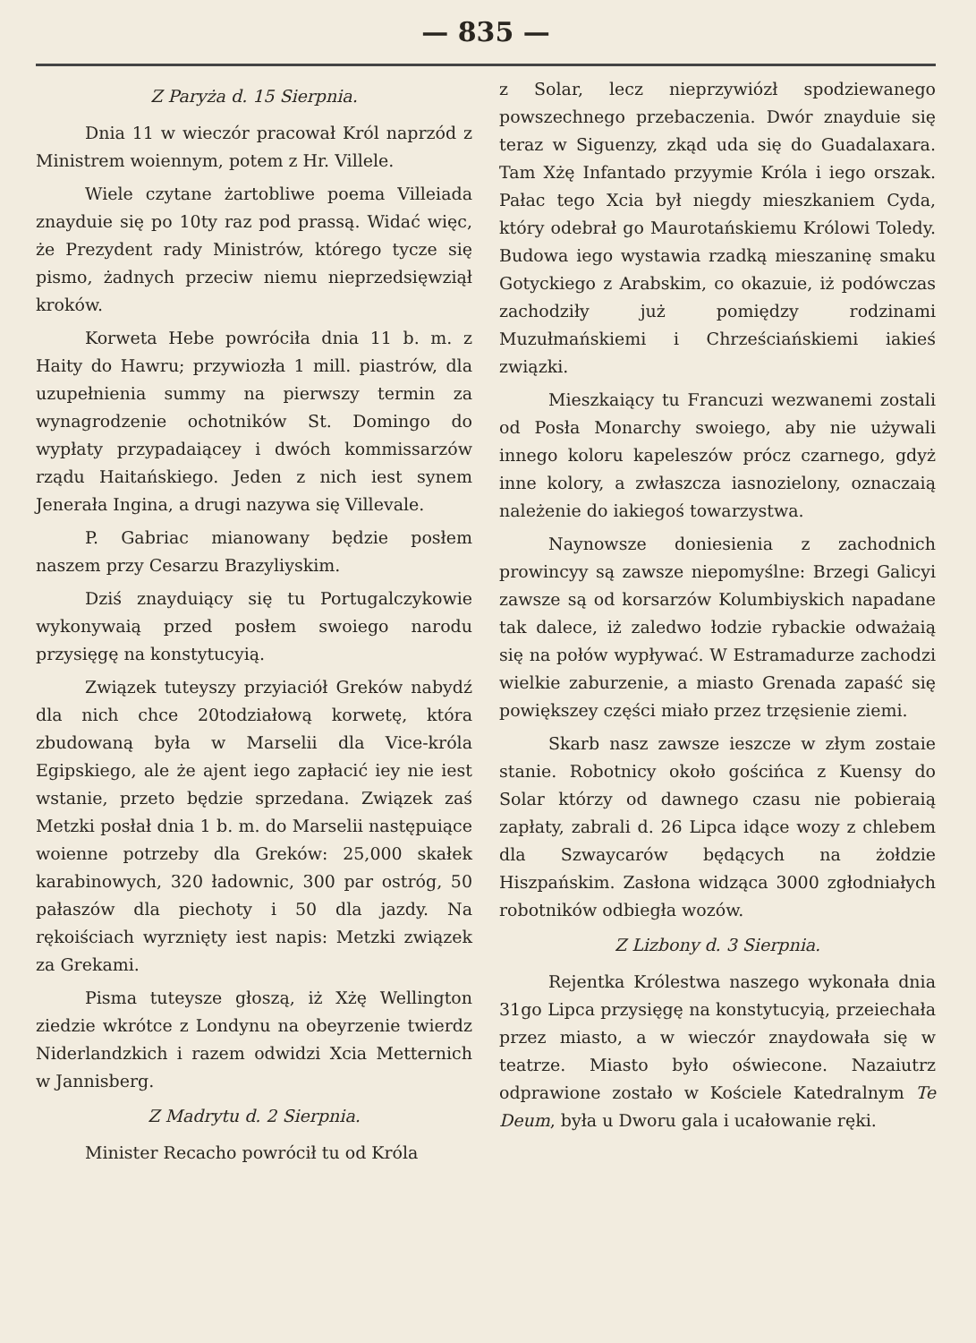— 835 —
Z Paryża d. 15 Sierpnia.
Dnia 11 w wieczór pracował Król naprzód z Ministrem woiennym, potem z Hr. Villele.
Wiele czytane żartobliwe poema Villeiada znayduie się po 10ty raz pod prassą. Widać więc, że Prezydent rady Ministrów, którego tycze się pismo, żadnych przeciw niemu nieprzedsięwziął kroków.
Korweta Hebe powróciła dnia 11 b. m. z Haity do Hawru; przywiozła 1 mill. piastrów, dla uzupełnienia summy na pierwszy termin za wynagrodzenie ochotników St. Domingo do wypłaty przypadaiącey i dwóch kommissarzów rządu Haitańskiego. Jeden z nich iest synem Jenerała Ingina, a drugi nazywa się Villevale.
P. Gabriac mianowany będzie posłem naszem przy Cesarzu Brazyliyskim.
Dziś znayduiący się tu Portugalczykowie wykonywaią przed posłem swoiego narodu przysięgę na konstytucyią.
Związek tuteyszy przyiaciół Greków nabydź dla nich chce 20todziałową korwetę, która zbudowaną była w Marselii dla Vice-króla Egipskiego, ale że ajent iego zapłacić iey nie iest wstanie, przeto będzie sprzedana. Związek zaś Metzki posłał dnia 1 b. m. do Marselii następuiące woienne potrzeby dla Greków: 25,000 skałek karabinowych, 320 ładownic, 300 par ostróg, 50 pałaszów dla piechoty i 50 dla jazdy. Na rękoiściach wyrznięty iest napis: Metzki związek za Grekami.
Pisma tuteysze głoszą, iż Xżę Wellington ziedzie wkrótce z Londynu na obeyrzenie twierdz Niderlandzkich i razem odwidzi Xcia Metternich w Jannisberg.
Z Madrytu d. 2 Sierpnia.
Minister Recacho powrócił tu od Króla
z Solar, lecz nieprzywiózł spodziewanego powszechnego przebaczenia. Dwór znayduie się teraz w Siguenzy, zkąd uda się do Guadalaxara. Tam Xżę Infantado przyymie Króla i iego orszak. Pałac tego Xcia był niegdy mieszkaniem Cyda, który odebrał go Maurotańskiemu Królowi Toledy. Budowa iego wystawia rzadką mieszaninę smaku Gotyckiego z Arabskim, co okazuie, iż podówczas zachodziły już pomiędzy rodzinami Muzułmańskiemi i Chrześciańskiemi iakieś związki.
Mieszkaiący tu Francuzi wezwanemi zostali od Posła Monarchy swoiego, aby nie używali innego koloru kapeleszów prócz czarnego, gdyż inne kolory, a zwłaszcza iasnozielony, oznaczaią należenie do iakiegoś towarzystwa.
Naynowsze doniesienia z zachodnich prowincyy są zawsze niepomyślne: Brzegi Galicyi zawsze są od korsarzów Kolumbiyskich napadane tak dalece, iż zaledwo łodzie rybackie odważaią się na połów wypływać. W Estramadurze zachodzi wielkie zaburzenie, a miasto Grenada zapaść się powiększey części miało przez trzęsienie ziemi.
Skarb nasz zawsze ieszcze w złym zostaie stanie. Robotnicy około gościńca z Kuensy do Solar którzy od dawnego czasu nie pobieraią zapłaty, zabrali d. 26 Lipca idące wozy z chlebem dla Szwaycarów będących na żołdzie Hiszpańskim. Zasłona widząca 3000 zgłodniałych robotników odbiegła wozów.
Z Lizbony d. 3 Sierpnia.
Rejentka Królestwa naszego wykonała dnia 31go Lipca przysięgę na konstytucyią, przeiechała przez miasto, a w wieczór znaydowała się w teatrze. Miasto było oświecone. Nazaiutrz odprawione zostało w Kościele Katedralnym Te Deum, była u Dworu gala i ucałowanie ręki.